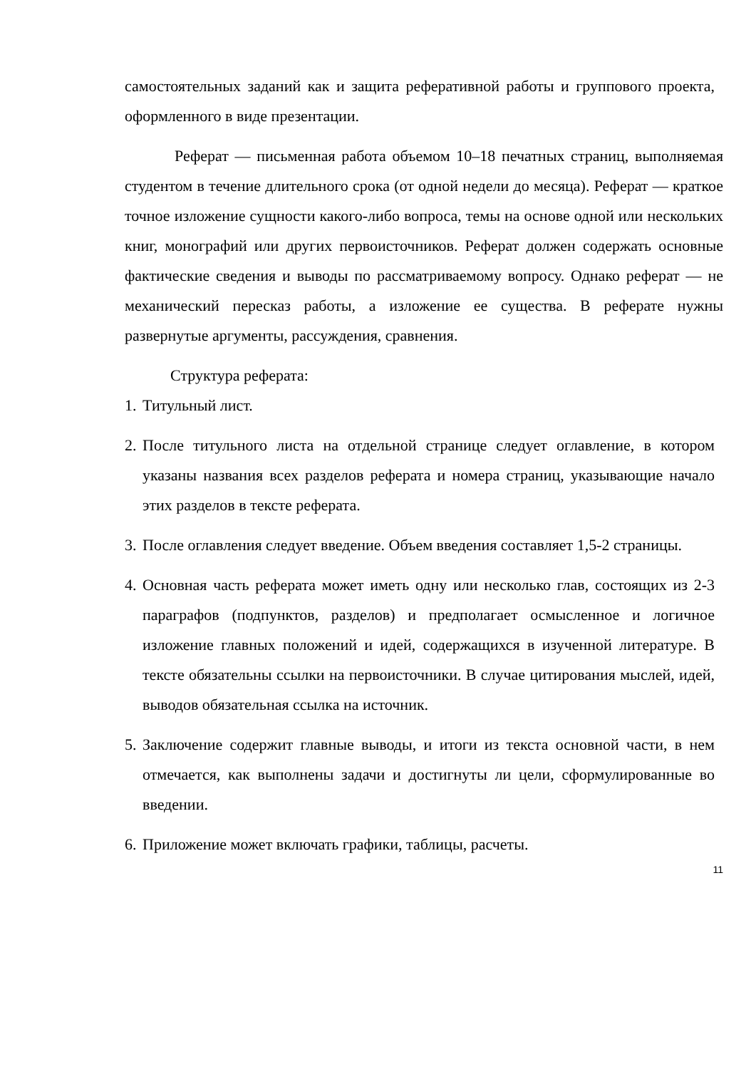самостоятельных заданий как и защита реферативной работы и группового проекта, оформленного в виде презентации.
Реферат — письменная работа объемом 10–18 печатных страниц, выполняемая студентом в течение длительного срока (от одной недели до месяца). Реферат — краткое точное изложение сущности какого-либо вопроса, темы на основе одной или нескольких книг, монографий или других первоисточников. Реферат должен содержать основные фактические сведения и выводы по рассматриваемому вопросу. Однако реферат — не механический пересказ работы, а изложение ее существа. В реферате нужны развернутые аргументы, рассуждения, сравнения.
Структура реферата:
1. Титульный лист.
2. После титульного листа на отдельной странице следует оглавление, в котором указаны названия всех разделов реферата и номера страниц, указывающие начало этих разделов в тексте реферата.
3. После оглавления следует введение. Объем введения составляет 1,5-2 страницы.
4. Основная часть реферата может иметь одну или несколько глав, состоящих из 2-3 параграфов (подпунктов, разделов) и предполагает осмысленное и логичное изложение главных положений и идей, содержащихся в изученной литературе. В тексте обязательны ссылки на первоисточники. В случае цитирования мыслей, идей, выводов обязательная ссылка на источник.
5. Заключение содержит главные выводы, и итоги из текста основной части, в нем отмечается, как выполнены задачи и достигнуты ли цели, сформулированные во введении.
6. Приложение может включать графики, таблицы, расчеты.
11